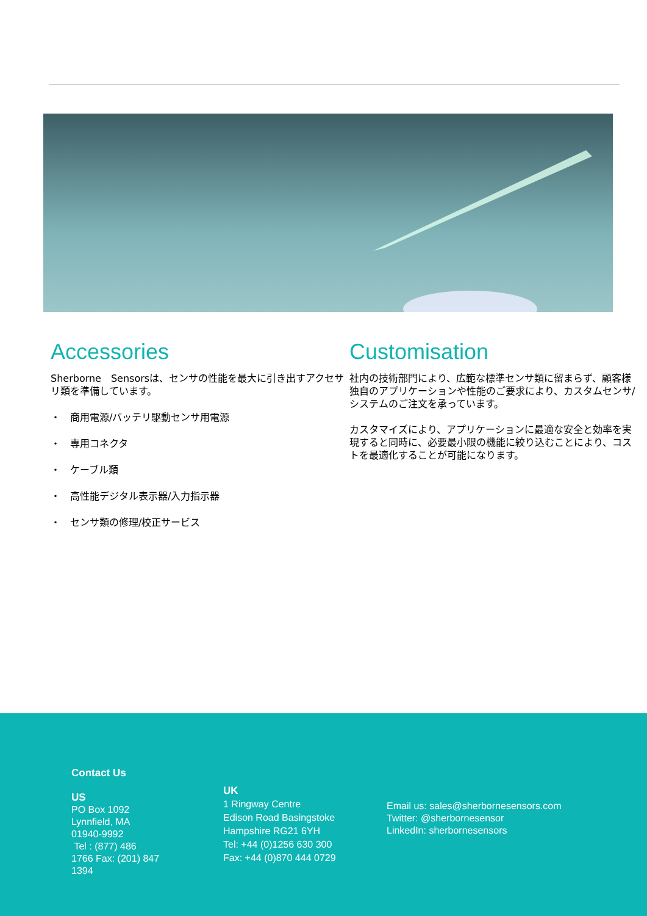Accessories
Sherborne　Sensorsは、センサの性能を最大に引き出すアクセサリ類を準備しています。
・　商用電源/バッテリ駆動センサ用電源
・　専用コネクタ
・　ケーブル類
・　高性能デジタル表示器/入力指示器
・　センサ類の修理/校正サービス
Customisation
社内の技術部門により、広範な標準センサ類に留まらず、顧客様独自のアプリケーションや性能のご要求により、カスタムセンサ/システムのご注文を承っています。
カスタマイズにより、アプリケーションに最適な安全と効率を実現すると同時に、必要最小限の機能に絞り込むことにより、コストを最適化することが可能になります。
Contact Us
US
PO Box 1092
Lynnfield, MA
01940-9992
Tel : (877) 486
1766 Fax: (201) 847
1394
UK
1 Ringway Centre
Edison Road Basingstoke
Hampshire RG21 6YH
Tel: +44 (0)1256 630 300
Fax: +44 (0)870 444 0729
Email us: sales@sherbornesensors.com
Twitter: @sherbornesensor
LinkedIn: sherbornesensors